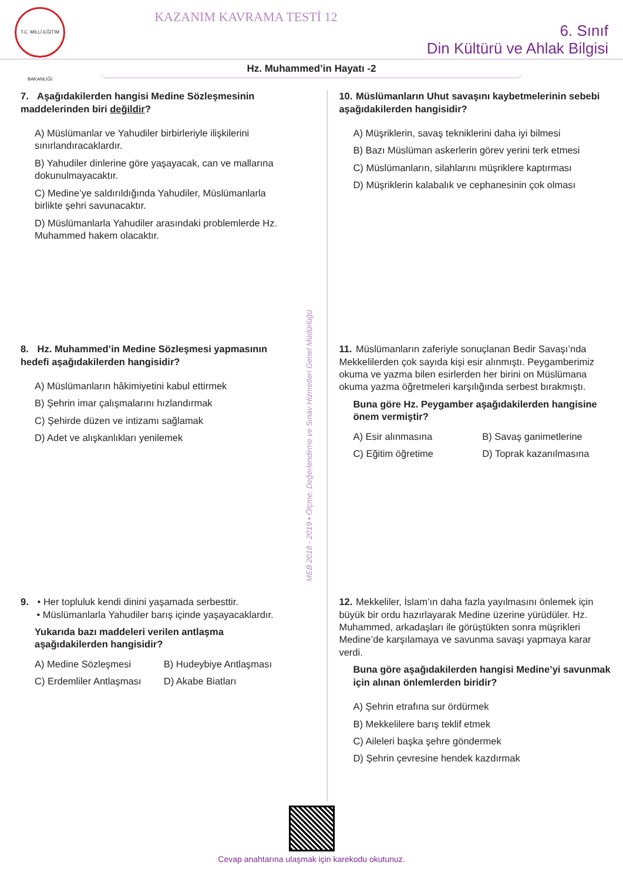T.C. MİLLİ EĞİTİM BAKANLIĞI
KAZANIM KAVRAMA TESTİ 12
6. Sınıf
Din Kültürü ve Ahlak Bilgisi
Hz. Muhammed’in Hayatı -2
7. Aşağıdakilerden hangisi Medine Sözleşmesinin maddelerinden biri değildir?
A) Müslümanlar ve Yahudiler birbirleriyle ilişkilerini sınırlandıracaklardır.
B) Yahudiler dinlerine göre yaşayacak, can ve mallarına dokunulmayacaktır.
C) Medine’ye saldırıldığında Yahudiler, Müslümanlarla birlikte şehri savunacaktır.
D) Müslümanlarla Yahudiler arasındaki problemlerde Hz. Muhammed hakem olacaktır.
8. Hz. Muhammed’in Medine Sözleşmesi yapmasının hedefi aşağıdakilerden hangisidir?
A) Müslümanların hâkimiyetini kabul ettirmek
B) Şehrin imar çalışmalarını hızlandırmak
C) Şehirde düzen ve intizamı sağlamak
D) Adet ve alışkanlıkları yenilemek
9. • Her topluluk kendi dinini yaşamada serbesttir.
• Müslümanlarla Yahudiler barış içinde yaşayacaklardır.
Yukarıda bazı maddeleri verilen antlaşma aşağıdakilerden hangisidir?
A) Medine Sözleşmesi B) Hudeybiye Antlaşması C) Erdemliler Antlaşması D) Akabe Biatları
MEB 2018 - 2019 • Ölçme, Değerlendirme ve Sınav Hizmetleri Genel Müdürlüğü
10. Müslümanların Uhut savaşını kaybetmelerinin sebebi aşağıdakilerden hangisidir?
A) Müşriklerin, savaş tekniklerini daha iyi bilmesi
B) Bazı Müslüman askerlerin görev yerini terk etmesi
C) Müslümanların, silahlarını müşriklere kaptırması
D) Müşriklerin kalabalık ve cephanesinin çok olması
11. Müslümanların zaferiyle sonuçlanan Bedir Savaşı’nda Mekkelilerden çok sayıda kişi esir alınmıştı. Peygamberimiz okuma ve yazma bilen esirlerden her birini on Müslümana okuma yazma öğretmeleri karşılığında serbest bırakmıştı.
Buna göre Hz. Peygamber aşağıdakilerden hangisine önem vermiştir?
A) Esir alınmasına B) Savaş ganimetlerine C) Eğitim öğretime D) Toprak kazanılmasına
12. Mekkeliler, İslam’ın daha fazla yayılmasını önlemek için büyük bir ordu hazırlayarak Medine üzerine yürüdüler. Hz. Muhammed, arkadaşları ile görüştükten sonra müşrikleri Medine’de karşılamaya ve savunma savaşı yapmaya karar verdi.
Buna göre aşağıdakilerden hangisi Medine’yi savunmak için alınan önlemlerden biridir?
A) Şehrin etrafına sur ördürmek
B) Mekkelilere barış teklif etmek
C) Aileleri başka şehre göndermek
D) Şehrin çevresine hendek kazdırmak
Cevap anahtarına ulaşmak için karekodu okutunuz.